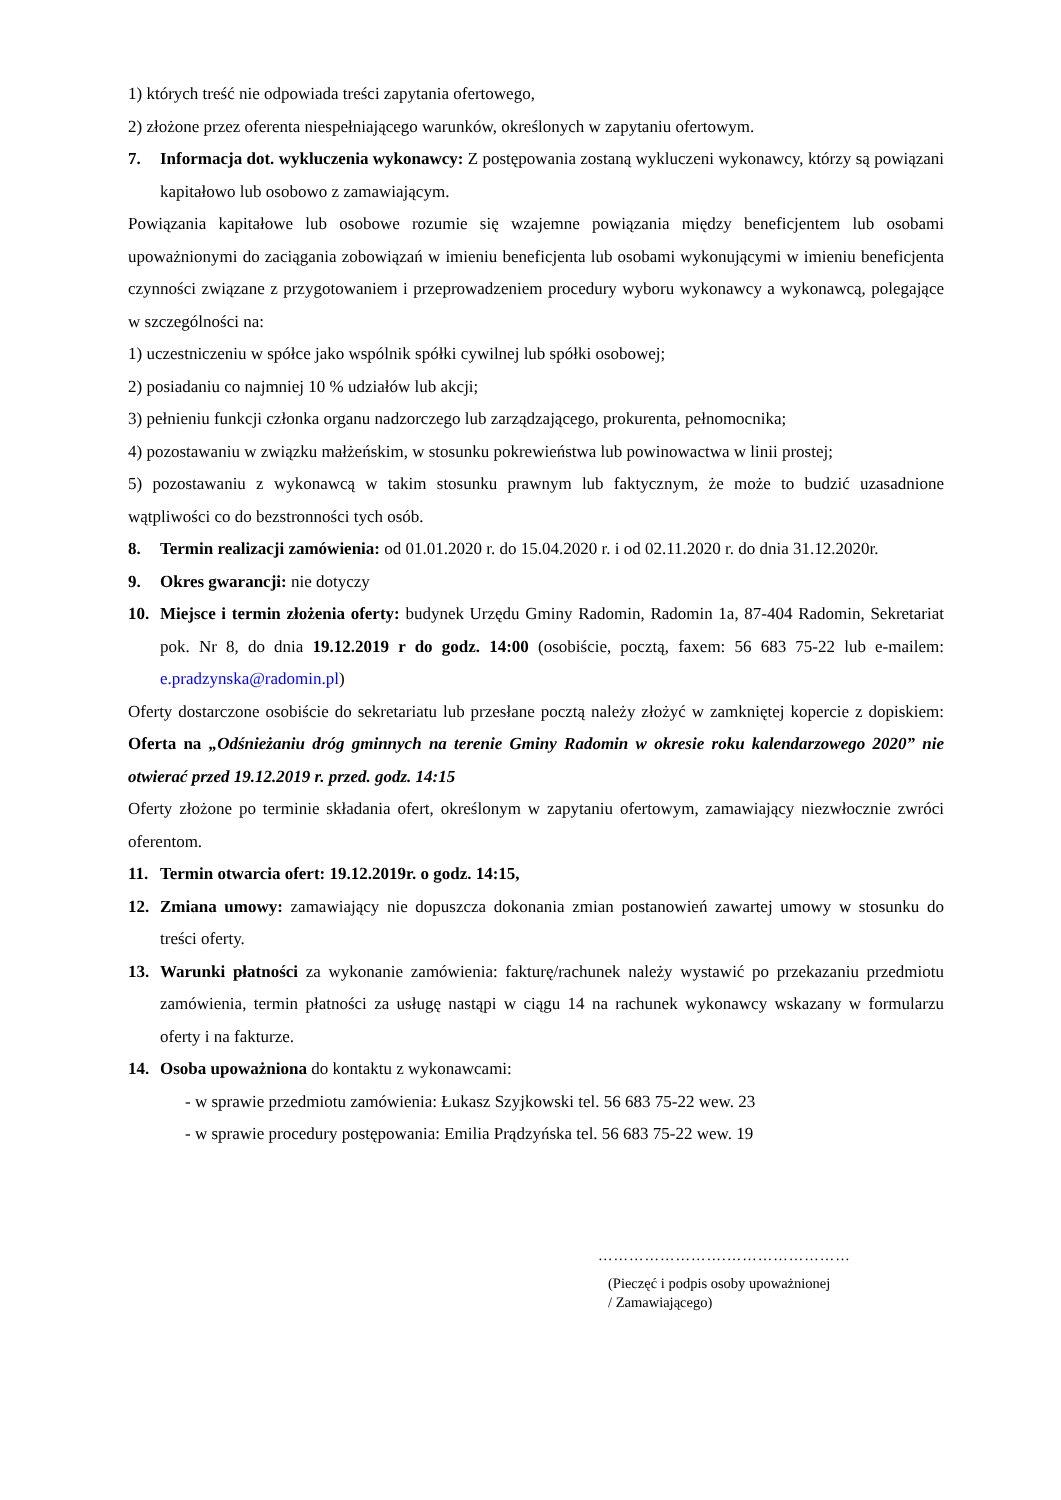1) których treść nie odpowiada treści zapytania ofertowego,
2) złożone przez oferenta niespełniającego warunków, określonych w zapytaniu ofertowym.
7. Informacja dot. wykluczenia wykonawcy: Z postępowania zostaną wykluczeni wykonawcy, którzy są powiązani kapitałowo lub osobowo z zamawiającym.
Powiązania kapitałowe lub osobowe rozumie się wzajemne powiązania między beneficjentem lub osobami upoważnionymi do zaciągania zobowiązań w imieniu beneficjenta lub osobami wykonującymi w imieniu beneficjenta czynności związane z przygotowaniem i przeprowadzeniem procedury wyboru wykonawcy a wykonawcą, polegające w szczególności na:
1) uczestniczeniu w spółce jako wspólnik spółki cywilnej lub spółki osobowej;
2) posiadaniu co najmniej 10 % udziałów lub akcji;
3) pełnieniu funkcji członka organu nadzorczego lub zarządzającego, prokurenta, pełnomocnika;
4) pozostawaniu w związku małżeńskim, w stosunku pokrewieństwa lub powinowactwa w linii prostej;
5) pozostawaniu z wykonawcą w takim stosunku prawnym lub faktycznym, że może to budzić uzasadnione wątpliwości co do bezstronności tych osób.
8. Termin realizacji zamówienia: od 01.01.2020 r. do 15.04.2020 r. i od 02.11.2020 r. do dnia 31.12.2020r.
9. Okres gwarancji: nie dotyczy
10. Miejsce i termin złożenia oferty: budynek Urzędu Gminy Radomin, Radomin 1a, 87-404 Radomin, Sekretariat pok. Nr 8, do dnia 19.12.2019 r do godz. 14:00 (osobiście, pocztą, faxem: 56 683 75-22 lub e-mailem: e.pradzynska@radomin.pl)
Oferty dostarczone osobiście do sekretariatu lub przesłane pocztą należy złożyć w zamkniętej kopercie z dopiskiem: Oferta na „Odśnieżaniu dróg gminnych na terenie Gminy Radomin w okresie roku kalendarzowego 2020” nie otwierać przed 19.12.2019 r. przed. godz. 14:15
Oferty złożone po terminie składania ofert, określonym w zapytaniu ofertowym, zamawiający niezwłocznie zwróci oferentom.
11. Termin otwarcia ofert: 19.12.2019r. o godz. 14:15,
12. Zmiana umowy: zamawiający nie dopuszcza dokonania zmian postanowień zawartej umowy w stosunku do treści oferty.
13. Warunki płatności za wykonanie zamówienia: fakturę/rachunek należy wystawić po przekazaniu przedmiotu zamówienia, termin płatności za usługę nastąpi w ciągu 14 na rachunek wykonawcy wskazany w formularzu oferty i na fakturze.
14. Osoba upoważniona do kontaktu z wykonawcami:
- w sprawie przedmiotu zamówienia: Łukasz Szyjkowski tel. 56 683 75-22 wew. 23
- w sprawie procedury postępowania: Emilia Prądzyńska tel. 56 683 75-22 wew. 19
…………………….……………………
(Pieczęć i podpis osoby upoważnionej
/ Zamawiającego)